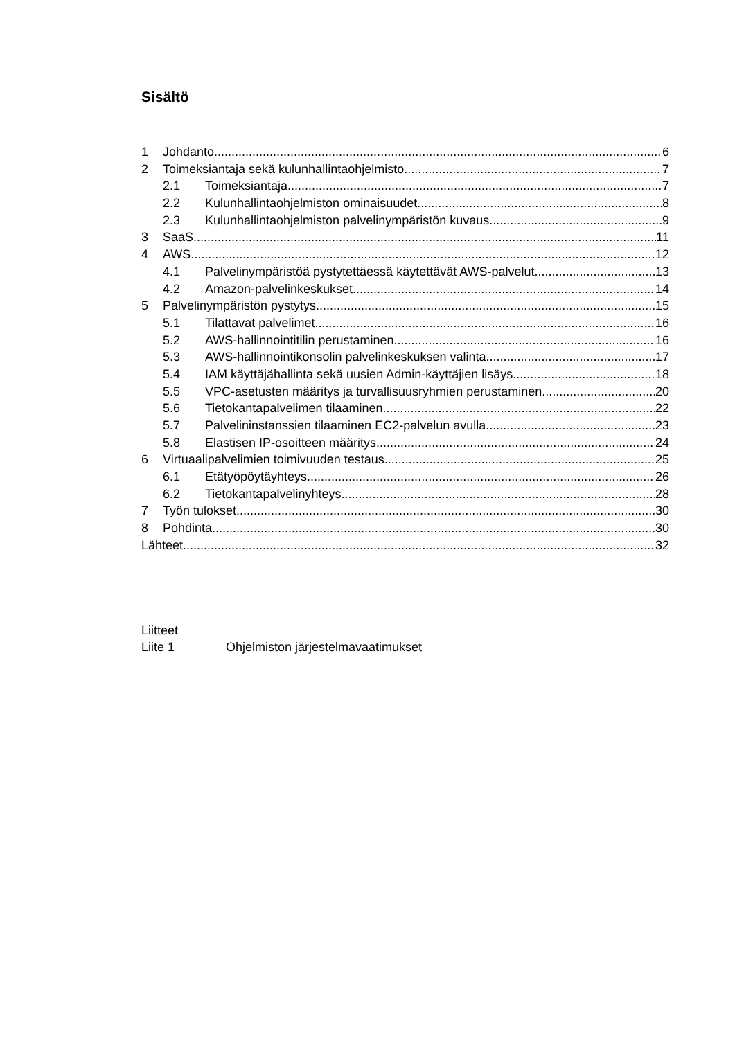Sisältö
1 Johdanto 6
2 Toimeksiantaja sekä kulunhallintaohjelmisto 7
2.1 Toimeksiantaja 7
2.2 Kulunhallintaohjelmiston ominaisuudet 8
2.3 Kulunhallintaohjelmiston palvelinympäristön kuvaus 9
3 SaaS 11
4 AWS 12
4.1 Palvelinympäristöä pystytettäessä käytettävät AWS-palvelut 13
4.2 Amazon-palvelinkeskukset 14
5 Palvelinympäristön pystytys 15
5.1 Tilattavat palvelimet 16
5.2 AWS-hallinnointitilin perustaminen 16
5.3 AWS-hallinnointikonsolin palvelinkeskuksen valinta 17
5.4 IAM käyttäjähallinta sekä uusien Admin-käyttäjien lisäys 18
5.5 VPC-asetusten määritys ja turvallisuusryhmien perustaminen 20
5.6 Tietokantapalvelimen tilaaminen 22
5.7 Palvelininstanssien tilaaminen EC2-palvelun avulla 23
5.8 Elastisen IP-osoitteen määritys 24
6 Virtuaalipalvelimien toimivuuden testaus 25
6.1 Etätyöpöytäyhteys 26
6.2 Tietokantapalvelinyhteys 28
7 Työn tulokset 30
8 Pohdinta 30
Lähteet 32
Liitteet
Liite 1 Ohjelmiston järjestelmävaatimukset